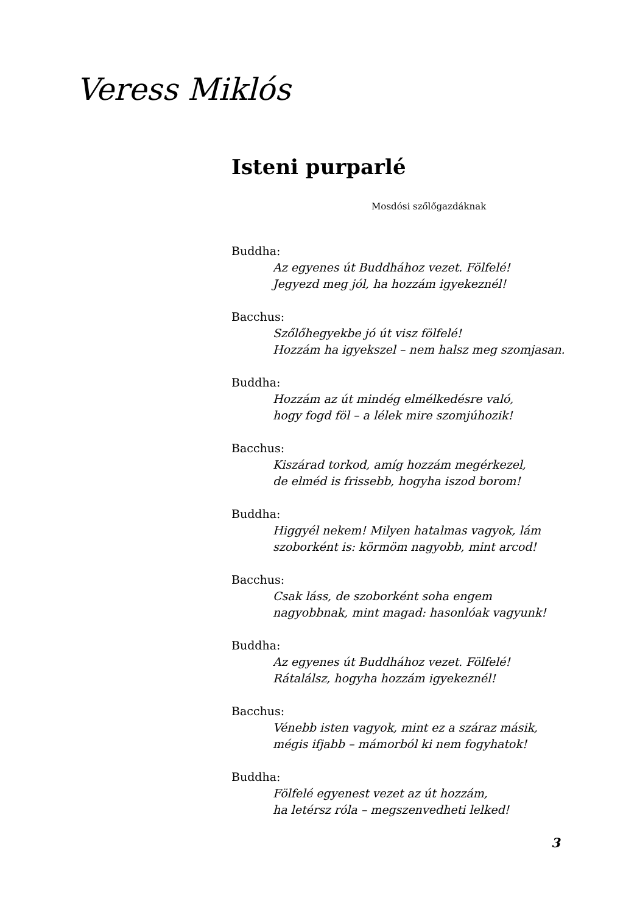Veress Miklós
Isteni purparlé
Mosdósi szőlőgazdáknak
Buddha:
Az egyenes út Buddhához vezet. Fölfelé!
Jegyezd meg jól, ha hozzám igyekeznél!
Bacchus:
Szőlőhegyekbe jó út visz fölfelé!
Hozzám ha igyekszel – nem halsz meg szomjasan.
Buddha:
Hozzám az út mindég elmélkedésre való,
hogy fogd föl – a lélek mire szomjúhozik!
Bacchus:
Kiszárad torkod, amíg hozzám megérkezel,
de elméd is frissebb, hogyha iszod borom!
Buddha:
Higgyél nekem! Milyen hatalmas vagyok, lám
szoborként is: körmöm nagyobb, mint arcod!
Bacchus:
Csak láss, de szoborként soha engem
nagyobbnak, mint magad: hasonlóak vagyunk!
Buddha:
Az egyenes út Buddhához vezet. Fölfelé!
Rátalálsz, hogyha hozzám igyekeznél!
Bacchus:
Vénebb isten vagyok, mint ez a száraz másik,
mégis ifjabb – mámorból ki nem fogyhatok!
Buddha:
Fölfelé egyenest vezet az út hozzám,
ha letérsz róla – megszenvedheti lelked!
3